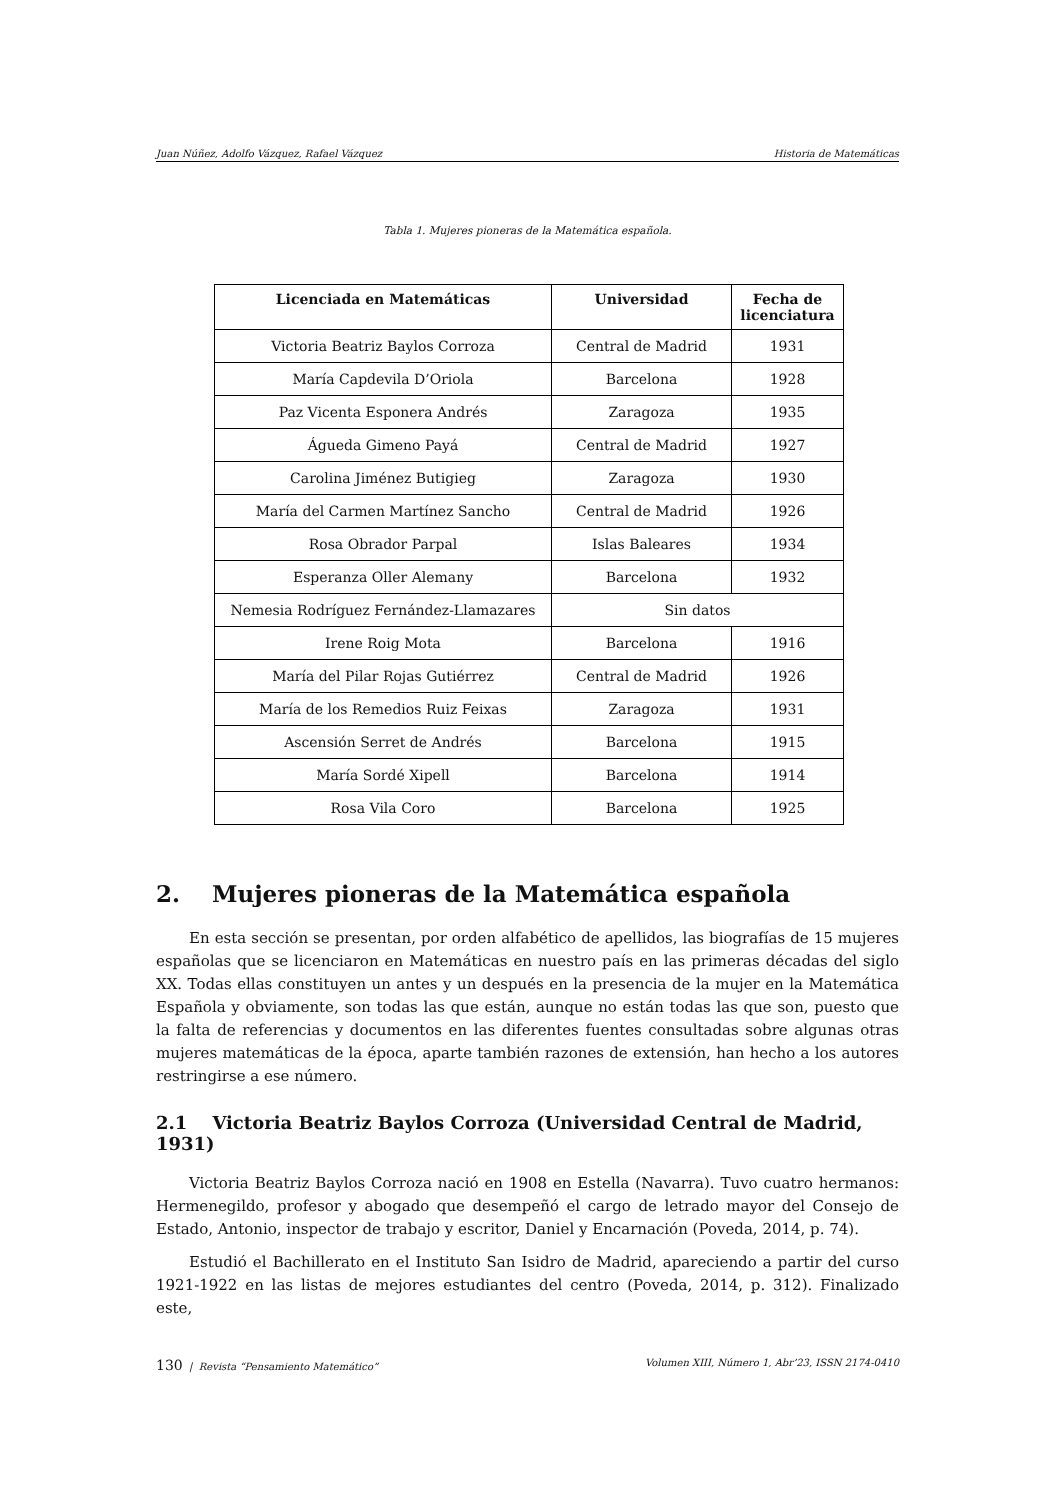Juan Núñez, Adolfo Vázquez, Rafael Vázquez Historia de Matemáticas
Tabla 1. Mujeres pioneras de la Matemática española.
| Licenciada en Matemáticas | Universidad | Fecha de licenciatura |
| --- | --- | --- |
| Victoria Beatriz Baylos Corroza | Central de Madrid | 1931 |
| María Capdevila D’Oriola | Barcelona | 1928 |
| Paz Vicenta Esponera Andrés | Zaragoza | 1935 |
| Águeda Gimeno Payá | Central de Madrid | 1927 |
| Carolina Jiménez Butigieg | Zaragoza | 1930 |
| María del Carmen Martínez Sancho | Central de Madrid | 1926 |
| Rosa Obrador Parpal | Islas Baleares | 1934 |
| Esperanza Oller Alemany | Barcelona | 1932 |
| Nemesia Rodríguez Fernández-Llamazares | Sin datos | |
| Irene Roig Mota | Barcelona | 1916 |
| María del Pilar Rojas Gutiérrez | Central de Madrid | 1926 |
| María de los Remedios Ruiz Feixas | Zaragoza | 1931 |
| Ascensión Serret de Andrés | Barcelona | 1915 |
| María Sordé Xipell | Barcelona | 1914 |
| Rosa Vila Coro | Barcelona | 1925 |
2. Mujeres pioneras de la Matemática española
En esta sección se presentan, por orden alfabético de apellidos, las biografías de 15 mujeres españolas que se licenciaron en Matemáticas en nuestro país en las primeras décadas del siglo XX. Todas ellas constituyen un antes y un después en la presencia de la mujer en la Matemática Española y obviamente, son todas las que están, aunque no están todas las que son, puesto que la falta de referencias y documentos en las diferentes fuentes consultadas sobre algunas otras mujeres matemáticas de la época, aparte también razones de extensión, han hecho a los autores restringirse a ese número.
2.1 Victoria Beatriz Baylos Corroza (Universidad Central de Madrid, 1931)
Victoria Beatriz Baylos Corroza nació en 1908 en Estella (Navarra). Tuvo cuatro hermanos: Hermenegildo, profesor y abogado que desempeñó el cargo de letrado mayor del Consejo de Estado, Antonio, inspector de trabajo y escritor, Daniel y Encarnación (Poveda, 2014, p. 74).
Estudió el Bachillerato en el Instituto San Isidro de Madrid, apareciendo a partir del curso 1921-1922 en las listas de mejores estudiantes del centro (Poveda, 2014, p. 312). Finalizado este,
130 | Revista “Pensamiento Matemático” Volumen XIII, Número 1, Abr’23, ISSN 2174-0410